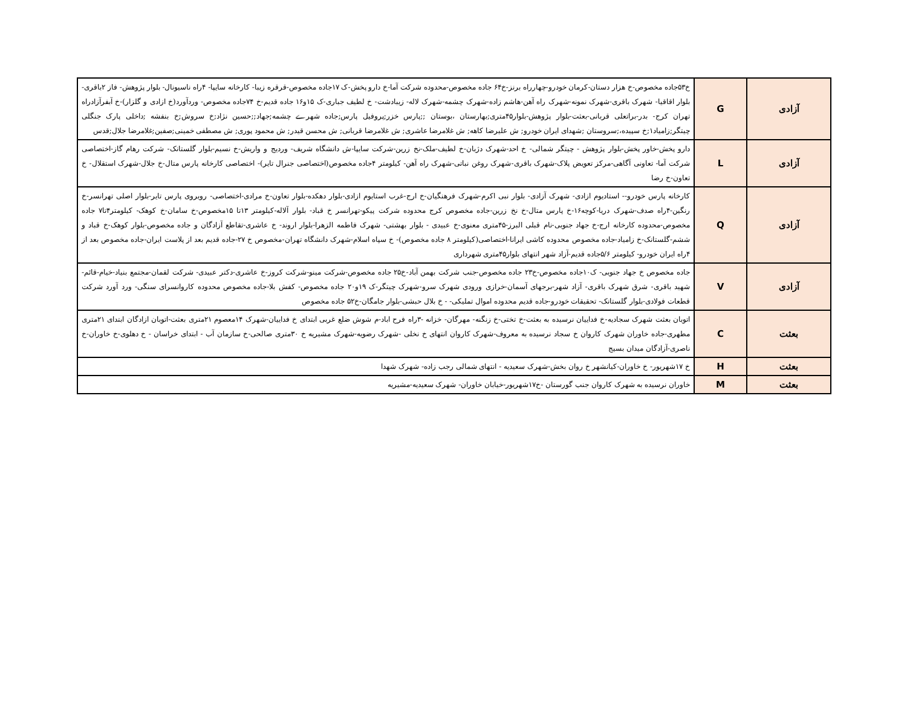| آزادی | G | خ۵۳جاده مخصوص-خ هزار دستان-کرمان خودرو-چهارراه برنز-خ۶۴ جاده مخصوص-محدوده شرکت آما-خ دارو پخش-ک ۱۷جاده مخصوص-قرقره زیبا- کارخانه سایپا- ۴راه ناسیونال- بلوار پژوهش- فاز ۲باقری- بلوار اقاقیا- شهرک باقری-شهرک نمونه-شهرک راه آهن-هاشم زاده-شهرک چشمه-شهرک لاله- زیبادشت- خ لطیف جباری-ک ۱۵و۱۶ جاده قدیم-خ ۷۴جاده مخصوص- وردآورد(خ ازادی و گلزار)-خ آبفرآزادراه تهران کرج- بدر-براتعلی قربانی-بعثت-بلوار پژوهش-بلوار۴۵متری;بهارستان ،بوستان ;;پارس خزر;پروفیل پارس;جاده شهرے چشمه;جهاد;;حسین نژاد;خ سروش;خ بنفشه ;داخلی پارک جنگلی چیتگر;زامیاد۱;خ سپیده،;سروستان ;شهدای ایران خودرو; ش علیرضا کاهه; ش غلامرضا عاشری; ش غلامرضا قربانی; ش محسن قیدر; ش محمود پوری; ش مصطفی خمینی;صفین;غلامرضا جلال;قدس |
| آزادی | L | دارو پخش-خاور پخش-بلوار پژوهش - چیتگر شمالی- خ احد-شهرک دژبان-خ لطیف-ملک-نخ زرین-شرکت سایپا-ش دانشگاه شریف- وردیج و واریش-خ نسیم-بلوار گلستانک- شرکت رهام گاز-اختصاصی شرکت آما- تعاونی آگاهی-مرکز تعویض پلاک-شهرک باقری-شهرک روغن نباتی-شهرک راه آهن- کیلومتر ۴جاده مخصوص(اختصاصی جنرال تایر)- اختصاصی کارخانه پارس متال-خ جلال-شهرک استقلال- خ تعاون-خ رضا |
| آزادی | Q | کارخانه پارس خودرو-- استادیوم ازادی- شهرک آزادی- بلوار نبی اکرم-شهرک فرهنگیان-خ ارج-غرب استایوم ازادی-بلوار دهکده-بلوار تعاون-خ مرادی-اختصاصی- روبروی پارس تایر-بلوار اصلی تهرانسر-خ رنگین-۴راه صدف-شهرک دریا-کوچه۱۶-خ پارس متال-خ نخ زرین-جاده مخصوص کرج محدوده شرکت پیکو-تهرانسر خ قباد- بلوار آلاله-کیلومتر ۱۳تا ۱۵مخصوص-خ سامان-خ کوهک- کیلومتر۴تا۷ جاده مخصوص-محدوده کارخانه ارج-خ جهاد جنوبی-نام قبلی البرز-۴۵متری معنوی-خ عبیدی - بلوار بهشتی- شهرک فاطمه الزهرا-بلوار اروند- خ عاشری-تقاطع آزادگان و جاده مخصوص-بلوار کوهک-خ قباد و ششم-گلستانک-خ زامیاد-جاده مخصوص محدوده کاشی ایرانا-اختصاصی(کیلومتر ۸ جاده مخصوص)- خ سپاه اسلام-شهرک دانشگاه تهران-مخصوص خ ۲۷-جاده قدیم بعد از پلاست ایران-جاده مخصوص بعد از ۴راه ایران خودرو- کیلومتر ۵/۶جاده قدیم-آزاد شهر انتهای بلوار۴۵متری شهرداری |
| آزادی | V | جاده مخصوص خ جهاد جنوبی- ک۱۰جاده مخصوص-خ۲۳ جاده مخصوص-جنب شرکت بهمن آباد-خ۲۵ جاده مخصوص-شرکت مینو-شرکت کروز-خ عاشری-دکتر عبیدی- شرکت لقمان-مجتمع بنیاد-خیام-قائم-شهید باقری- شرق شهرک باقری- آزاد شهر-برجهای آسمان-خرازی ورودی شهرک سرو-شهرک چیتگر-ک ۱۹و۲۰ جاده مخصوص- کفش بلا-جاده مخصوص محدوده کاروانسرای سنگی- ورد آورد شرکت قطعات فولادی-بلوار گلستانک- تحقیقات خودرو-جاده قدیم محدوده اموال تملیکی- - خ بلال حبشی-بلوار جامگان-خ۵۲ جاده مخصوص |
| بعثت | C | اتوبان بعثت شهرک سجادیه-خ فداییان نرسیده به بعثت-خ تختی-خ زنگنه- مهرگان- خزانه -۳راه فرح اباد-م شوش ضلع غربی ابتدای خ فداییان-شهرک ۱۴معصوم ۲۱متری بعثت-اتوبان ازادگان ابتدای ۲۱متری مطهری-جاده خاوران شهرک کاروان خ سجاد نرسیده به معروف-شهرک کاروان انتهای خ نخلی -شهرک رضویه-شهرک مشیریه خ ۳۰متری صالحی-خ سازمان آب - ابتدای خراسان - خ دهلوی-خ خاوران-خ ناصری-آزادگان میدان بسیج |
| بعثت | H | خ ۱۷شهریور- خ خاوران-کیانشهر خ روان بخش-شهرک سعیدیه - انتهای شمالی رجب زاده- شهرک شهدا |
| بعثت | M | خاوران نرسیده به شهرک کاروان جنب گورستان -خ۱۷شهریور-خیابان خاوران- شهرک سعیدیه-مشیریه |